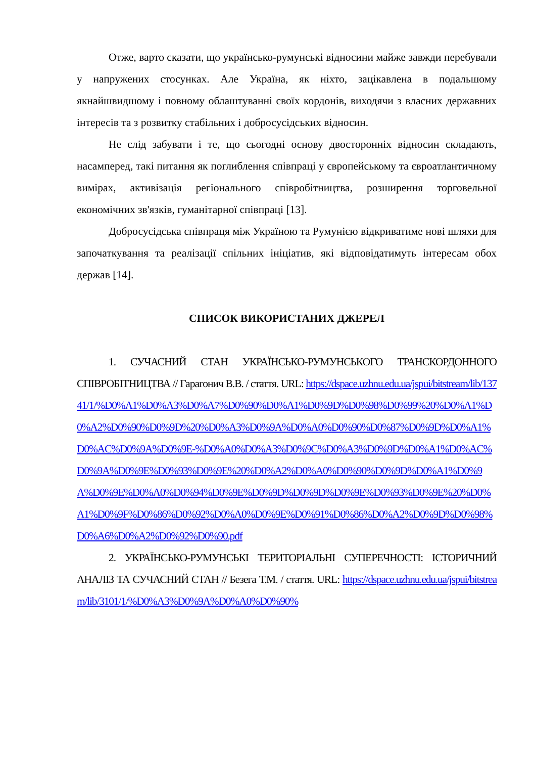Отже, варто сказати, що українсько-румунські відносини майже завжди перебували у напружених стосунках. Але Україна, як ніхто, зацікавлена в подальшому якнайшвидшому і повному облаштуванні своїх кордонів, виходячи з власних державних інтересів та з розвитку стабільних і добросусідських відносин.
Не слід забувати і те, що сьогодні основу двосторонніх відносин складають, насамперед, такі питання як поглиблення співпраці у європейському та євроатлантичному вимірах, активізація регіонального співробітництва, розширення торговельної економічних зв'язків, гуманітарної співпраці [13].
Добросусідська співпраця між Україною та Румунією відкриватиме нові шляхи для започаткування та реалізації спільних ініціатив, які відповідатимуть інтересам обох держав [14].
СПИСОК ВИКОРИСТАНИХ ДЖЕРЕЛ
1. СУЧАСНИЙ СТАН УКРАЇНСЬКО-РУМУНСЬКОГО ТРАНСКОРДОННОГО СПІВРОБІТНИЦТВА // Гарагонич В.В. / стаття. URL: https://dspace.uzhnu.edu.ua/jspui/bitstream/lib/13741/1/%D0%A1%D0%A3%D0%A7%D0%90%D0%A1%D0%9D%D0%98%D0%99%20%D0%A1%D0%A2%D0%90%D0%9D%20%D0%A3%D0%9A%D0%A0%D0%90%D0%87%D0%9D%D0%A1%D0%AC%D0%9A%D0%9E-%D0%A0%D0%A3%D0%9C%D0%A3%D0%9D%D0%A1%D0%AC%D0%9A%D0%9E%D0%93%D0%9E%20%D0%A2%D0%A0%D0%90%D0%9D%D0%A1%D0%9A%D0%9E%D0%A0%D0%94%D0%9E%D0%9D%D0%9D%D0%9E%D0%93%D0%9E%20%D0%A1%D0%9F%D0%86%D0%92%D0%A0%D0%9E%D0%91%D0%86%D0%A2%D0%9D%D0%98%D0%A6%D0%A2%D0%92%D0%90.pdf
2. УКРАЇНСЬКО-РУМУНСЬКІ ТЕРИТОРІАЛЬНІ СУПЕРЕЧНОСТІ: ІСТОРИЧНИЙ АНАЛІЗ ТА СУЧАСНИЙ СТАН // Безега Т.М. / стаття. URL: https://dspace.uzhnu.edu.ua/jspui/bitstream/lib/3101/1/%D0%A3%D0%9A%D0%A0%D0%90%